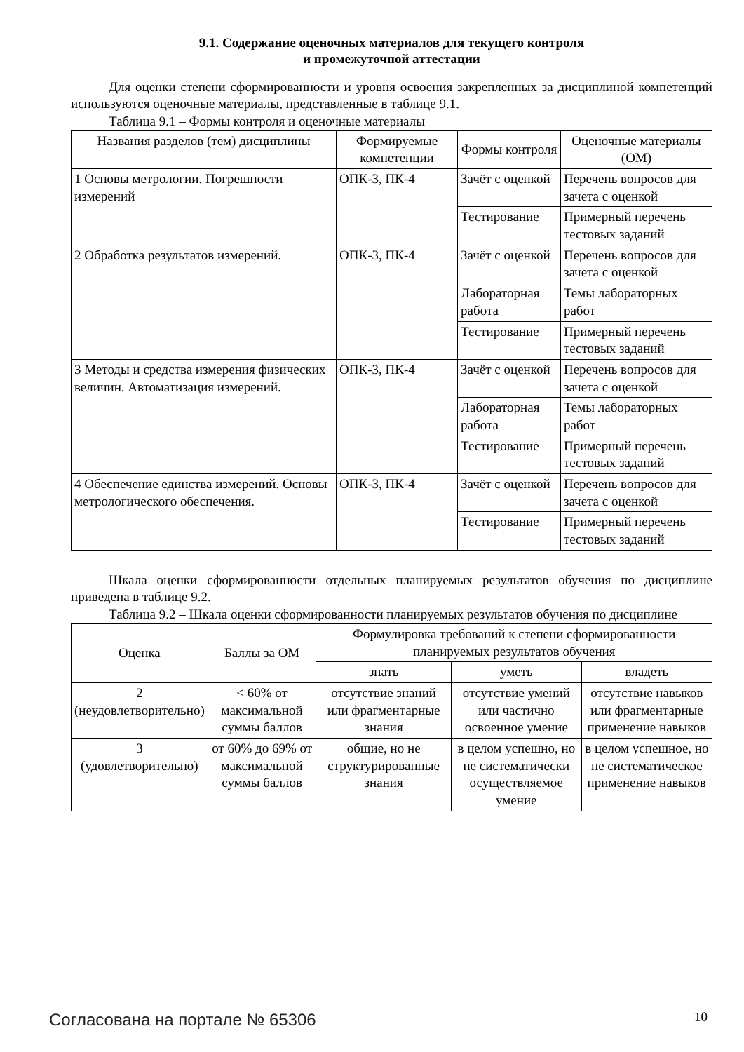9.1. Содержание оценочных материалов для текущего контроля
и промежуточной аттестации
Для оценки степени сформированности и уровня освоения закрепленных за дисциплиной компетенций используются оценочные материалы, представленные в таблице 9.1.
Таблица 9.1 – Формы контроля и оценочные материалы
| Названия разделов (тем) дисциплины | Формируемые компетенции | Формы контроля | Оценочные материалы (ОМ) |
| --- | --- | --- | --- |
| 1 Основы метрологии. Погрешности измерений | ОПК-3, ПК-4 | Зачёт с оценкой | Перечень вопросов для зачета с оценкой |
| | | Тестирование | Примерный перечень тестовых заданий |
| 2 Обработка результатов измерений. | ОПК-3, ПК-4 | Зачёт с оценкой | Перечень вопросов для зачета с оценкой |
| | | Лабораторная работа | Темы лабораторных работ |
| | | Тестирование | Примерный перечень тестовых заданий |
| 3 Методы и средства измерения физических величин. Автоматизация измерений. | ОПК-3, ПК-4 | Зачёт с оценкой | Перечень вопросов для зачета с оценкой |
| | | Лабораторная работа | Темы лабораторных работ |
| | | Тестирование | Примерный перечень тестовых заданий |
| 4 Обеспечение единства измерений. Основы метрологического обеспечения. | ОПК-3, ПК-4 | Зачёт с оценкой | Перечень вопросов для зачета с оценкой |
| | | Тестирование | Примерный перечень тестовых заданий |
Шкала оценки сформированности отдельных планируемых результатов обучения по дисциплине приведена в таблице 9.2.
Таблица 9.2 – Шкала оценки сформированности планируемых результатов обучения по дисциплине
| Оценка | Баллы за ОМ | Формулировка требований к степени сформированности планируемых результатов обучения | | |
| --- | --- | --- | --- | --- |
| | | знать | уметь | владеть |
| 2 (неудовлетворительно) | < 60% от максимальной суммы баллов | отсутствие знаний или фрагментарные знания | отсутствие умений или частично освоенное умение | отсутствие навыков или фрагментарные применение навыков |
| 3 (удовлетворительно) | от 60% до 69% от максимальной суммы баллов | общие, но не структурированные знания | в целом успешно, но не систематически осуществляемое умение | в целом успешное, но не систематическое применение навыков |
Согласована на портале № 65306 10